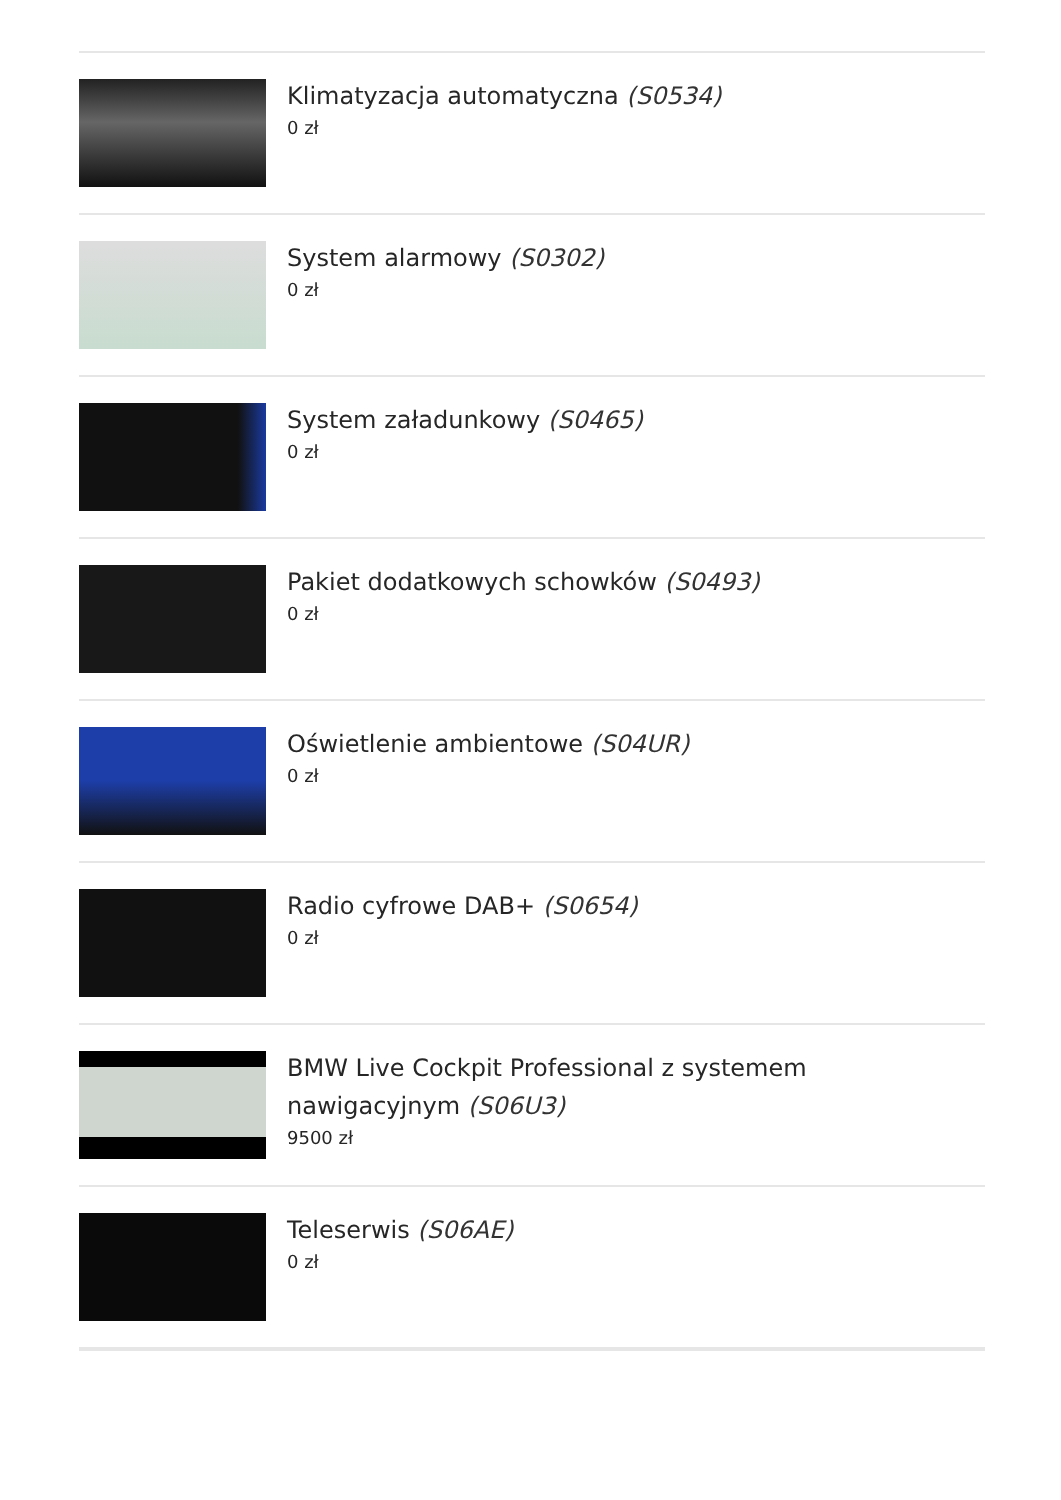Klimatyzacja automatyczna (S0534)
0 zł
System alarmowy (S0302)
0 zł
System załadunkowy (S0465)
0 zł
Pakiet dodatkowych schowków (S0493)
0 zł
Oświetlenie ambientowe (S04UR)
0 zł
Radio cyfrowe DAB+ (S0654)
0 zł
BMW Live Cockpit Professional z systemem nawigacyjnym (S06U3)
9500 zł
Teleserwis (S06AE)
0 zł